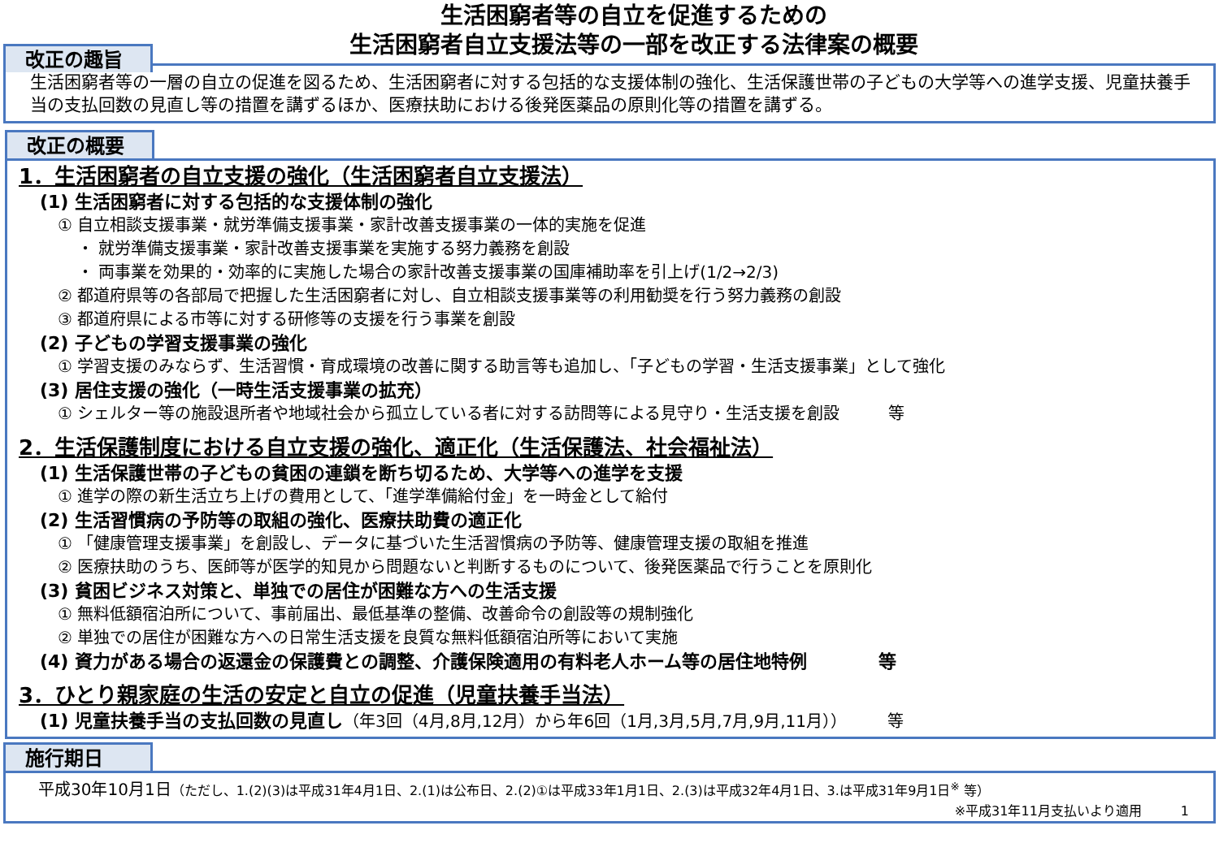生活困窮者等の自立を促進するための
生活困窮者自立支援法等の一部を改正する法律案の概要
改正の趣旨
生活困窮者等の一層の自立の促進を図るため、生活困窮者に対する包括的な支援体制の強化、生活保護世帯の子どもの大学等への進学支援、児童扶養手当の支払回数の見直し等の措置を講ずるほか、医療扶助における後発医薬品の原則化等の措置を講ずる。
改正の概要
1．生活困窮者の自立支援の強化（生活困窮者自立支援法）
(1) 生活困窮者に対する包括的な支援体制の強化
① 自立相談支援事業・就労準備支援事業・家計改善支援事業の一体的実施を促進
・ 就労準備支援事業・家計改善支援事業を実施する努力義務を創設
・ 両事業を効果的・効率的に実施した場合の家計改善支援事業の国庫補助率を引上げ(1/2→2/3)
② 都道府県等の各部局で把握した生活困窮者に対し、自立相談支援事業等の利用勧奨を行う努力義務の創設
③ 都道府県による市等に対する研修等の支援を行う事業を創設
(2) 子どもの学習支援事業の強化
① 学習支援のみならず、生活習慣・育成環境の改善に関する助言等も追加し、「子どもの学習・生活支援事業」として強化
(3) 居住支援の強化（一時生活支援事業の拡充）
① シェルター等の施設退所者や地域社会から孤立している者に対する訪問等による見守り・生活支援を創設　　　等
2．生活保護制度における自立支援の強化、適正化（生活保護法、社会福祉法）
(1) 生活保護世帯の子どもの貧困の連鎖を断ち切るため、大学等への進学を支援
① 進学の際の新生活立ち上げの費用として、「進学準備給付金」を一時金として給付
(2) 生活習慣病の予防等の取組の強化、医療扶助費の適正化
① 「健康管理支援事業」を創設し、データに基づいた生活習慣病の予防等、健康管理支援の取組を推進
② 医療扶助のうち、医師等が医学的知見から問題ないと判断するものについて、後発医薬品で行うことを原則化
(3) 貧困ビジネス対策と、単独での居住が困難な方への生活支援
① 無料低額宿泊所について、事前届出、最低基準の整備、改善命令の創設等の規制強化
② 単独での居住が困難な方への日常生活支援を良質な無料低額宿泊所等において実施
(4) 資力がある場合の返還金の保護費との調整、介護保険適用の有料老人ホーム等の居住地特例　　　　等
3．ひとり親家庭の生活の安定と自立の促進（児童扶養手当法）
(1) 児童扶養手当の支払回数の見直し（年3回（4月,8月,12月）から年6回（1月,3月,5月,7月,9月,11月））　　　等
施行期日
平成30年10月1日（ただし、1.(2)(3)は平成31年4月1日、2.(1)は公布日、2.(2)①は平成33年1月1日、2.(3)は平成32年4月1日、3.は平成31年9月1日<sup>※</sup> 等）
※平成31年11月支払いより適用　　　1